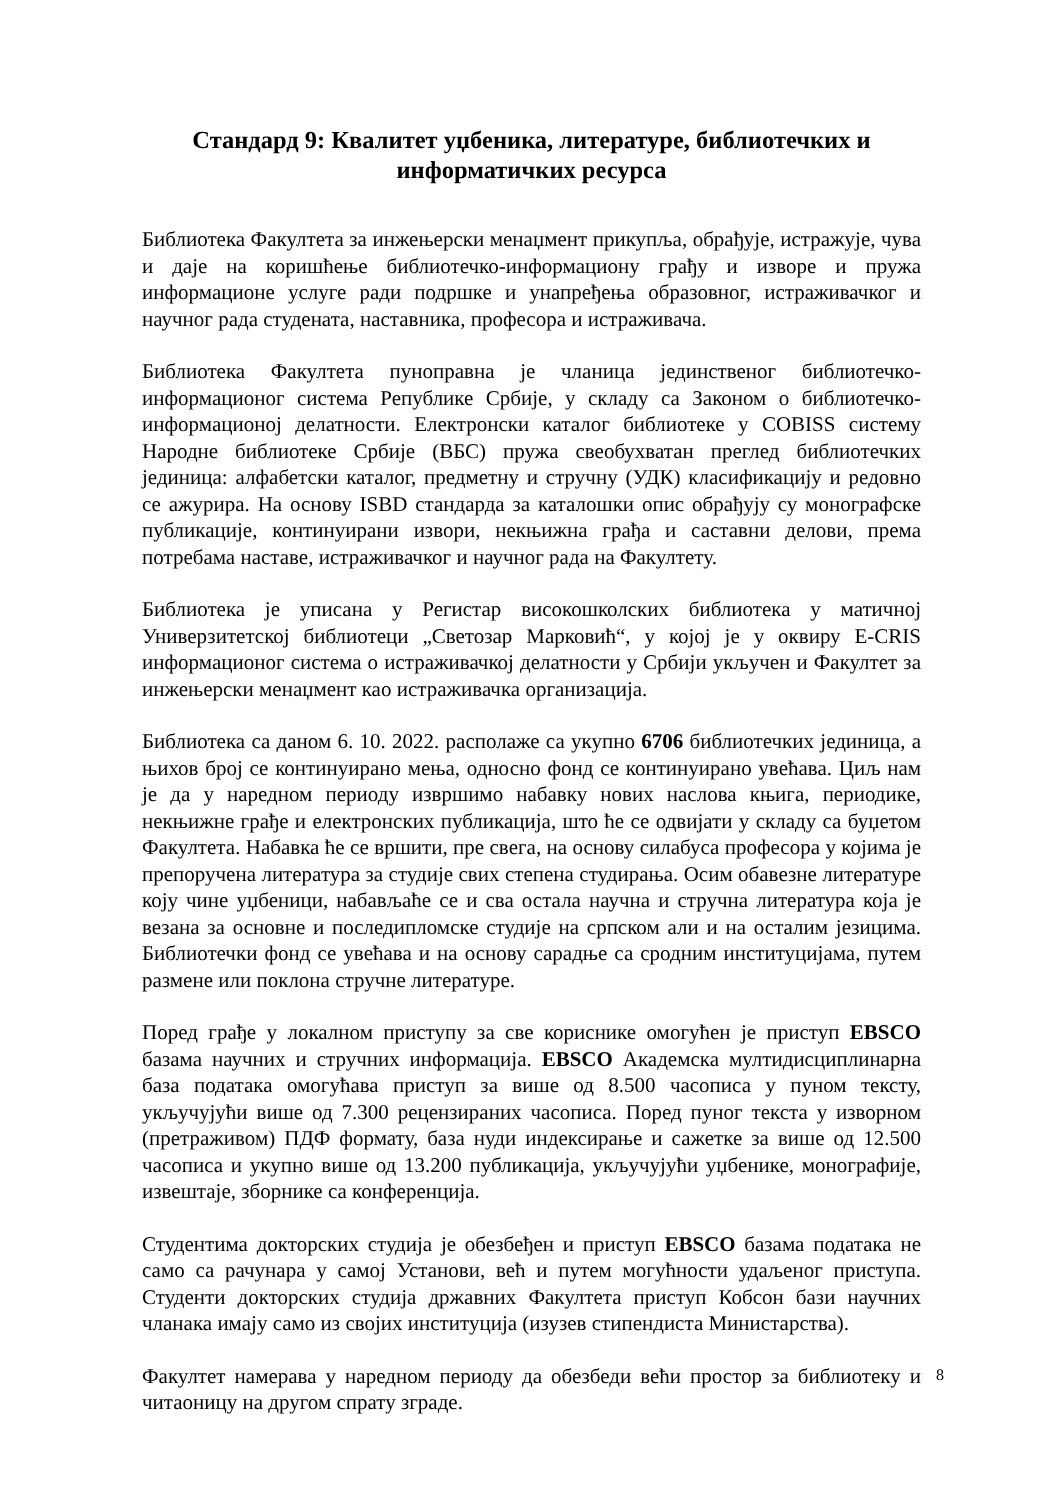Стандард 9: Квалитет уџбеника, литературе, библиотечких и информатичких ресурса
Библиотека Факултета за инжењерски менаџмент прикупља, обрађује, истражује, чува и даје на коришћење библиотечко-информациону грађу и изворе и пружа информационе услуге ради подршке и унапређења образовног, истраживачког и научног рада студената, наставника, професора и истраживача.
Библиотека Факултета пуноправна је чланица јединственог библиотечко-информационог система Републике Србије, у складу са Законом о библиотечко-информационој делатности. Електронски каталог библиотеке у COBISS систему Народне библиотеке Србије (ВБС) пружа свеобухватан преглед библиотечких јединица: алфабетски каталог, предметну и стручну (УДК) класификацију и редовно се ажурира. На основу ISBD стандарда за каталошки опис обрађују су монографске публикације, континуирани извори, некњижна грађа и саставни делови, према потребама наставе, истраживачког и научног рада на Факултету.
Библиотека је уписана у Регистар високошколских библиотека у матичној Универзитетској библиотеци „Светозар Марковић“, у којој је у оквиру E-CRIS информационог система о истраживачкој делатности у Србији укључен и Факултет за инжењерски менаџмент као истраживачка организација.
Библиотека са даном 6. 10. 2022. располаже са укупно 6706 библиотечких јединица, а њихов број се континуирано мења, односно фонд се континуирано увећава. Циљ нам је да у наредном периоду извршимо набавку нових наслова књига, периодике, некњижне грађе и електронских публикација, што ће се одвијати у складу са буџетом Факултета. Набавка ће се вршити, пре свега, на основу силабуса професора у којима је препоручена литература за студије свих степена студирања. Осим обавезне литературе коју чине уџбеници, набављаће се и сва остала научна и стручна литература која је везана за основне и последипломске студије на српском али и на осталим језицима. Библиотечки фонд се увећава и на основу сарадње са сродним институцијама, путем размене или поклона стручне литературе.
Поред грађе у локалном приступу за све кориснике омогућен је приступ EBSCO базама научних и стручних информација. EBSCO Академска мултидисциплинарна база података омогућава приступ за више од 8.500 часописа у пуном тексту, укључујући више од 7.300 рецензираних часописа. Поред пуног текста у изворном (претраживом) ПДФ формату, база нуди индексирање и сажетке за више од 12.500 часописа и укупно више од 13.200 публикација, укључујући уџбенике, монографије, извештаје, зборнике са конференција.
Студентима докторских студија је обезбеђен и приступ EBSCO базама података не само са рачунара у самој Установи, већ и путем могућности удаљеног приступа. Студенти докторских студија државних Факултета приступ Кобсон бази научних чланака имају само из својих институција (изузев стипендиста Министарства).
Факултет намерава у наредном периоду да обезбеди већи простор за библиотеку и читаоницу на другом спрату зграде.
8